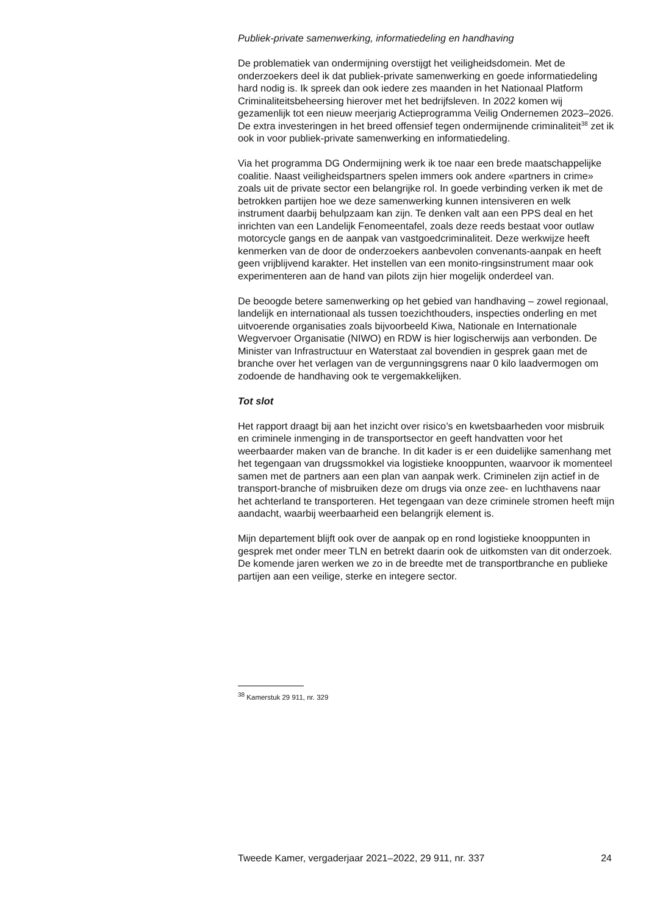Publiek-private samenwerking, informatiedeling en handhaving
De problematiek van ondermijning overstijgt het veiligheidsdomein. Met de onderzoekers deel ik dat publiek-private samenwerking en goede informatiedeling hard nodig is. Ik spreek dan ook iedere zes maanden in het Nationaal Platform Criminaliteitsbeheersing hierover met het bedrijfsleven. In 2022 komen wij gezamenlijk tot een nieuw meerjarig Actieprogramma Veilig Ondernemen 2023–2026. De extra investeringen in het breed offensief tegen ondermijnende criminaliteit<sup>38</sup> zet ik ook in voor publiek-private samenwerking en informatiedeling.
Via het programma DG Ondermijning werk ik toe naar een brede maatschappelijke coalitie. Naast veiligheidspartners spelen immers ook andere «partners in crime» zoals uit de private sector een belangrijke rol. In goede verbinding verken ik met de betrokken partijen hoe we deze samenwerking kunnen intensiveren en welk instrument daarbij behulpzaam kan zijn. Te denken valt aan een PPS deal en het inrichten van een Landelijk Fenomeentafel, zoals deze reeds bestaat voor outlaw motorcycle gangs en de aanpak van vastgoedcriminaliteit. Deze werkwijze heeft kenmerken van de door de onderzoekers aanbevolen convenants-aanpak en heeft geen vrijblijvend karakter. Het instellen van een monito-ringsinstrument maar ook experimenteren aan de hand van pilots zijn hier mogelijk onderdeel van.
De beoogde betere samenwerking op het gebied van handhaving – zowel regionaal, landelijk en internationaal als tussen toezichthouders, inspecties onderling en met uitvoerende organisaties zoals bijvoorbeeld Kiwa, Nationale en Internationale Wegvervoer Organisatie (NIWO) en RDW is hier logischerwijs aan verbonden. De Minister van Infrastructuur en Waterstaat zal bovendien in gesprek gaan met de branche over het verlagen van de vergunningsgrens naar 0 kilo laadvermogen om zodoende de handhaving ook te vergemakkelijken.
Tot slot
Het rapport draagt bij aan het inzicht over risico’s en kwetsbaarheden voor misbruik en criminele inmenging in de transportsector en geeft handvatten voor het weerbaarder maken van de branche. In dit kader is er een duidelijke samenhang met het tegengaan van drugssmokkel via logistieke knooppunten, waarvoor ik momenteel samen met de partners aan een plan van aanpak werk. Criminelen zijn actief in de transport-branche of misbruiken deze om drugs via onze zee- en luchthavens naar het achterland te transporteren. Het tegengaan van deze criminele stromen heeft mijn aandacht, waarbij weerbaarheid een belangrijk element is.
Mijn departement blijft ook over de aanpak op en rond logistieke knooppunten in gesprek met onder meer TLN en betrekt daarin ook de uitkomsten van dit onderzoek. De komende jaren werken we zo in de breedte met de transportbranche en publieke partijen aan een veilige, sterke en integere sector.
<sup>38</sup> Kamerstuk 29 911, nr. 329
Tweede Kamer, vergaderjaar 2021–2022, 29 911, nr. 337 24